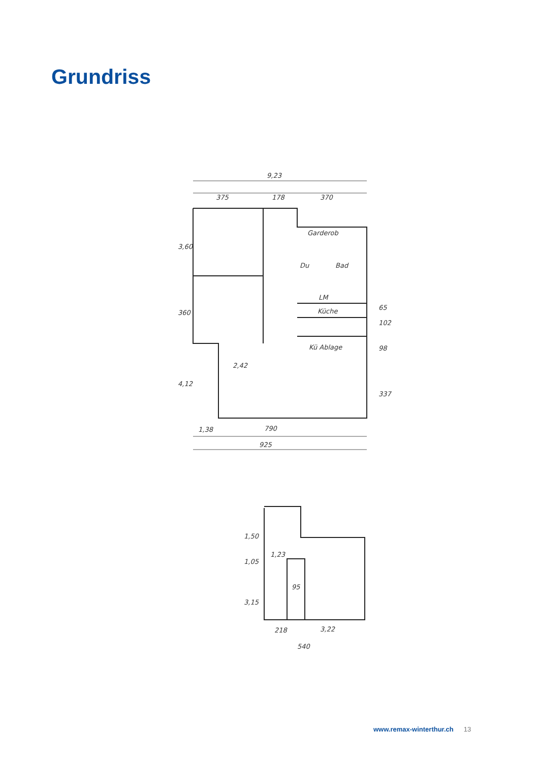Grundriss
9,23
375
178
370
Garderob
Du
Bad
LM
Küche
Kü Ablage
3,60
360
4,12
65
102
98
337
2,42
1,38
790
925
1,50
1,05
1,23
95
3,15
218
3,22
540
www.remax-winterthur.ch 13